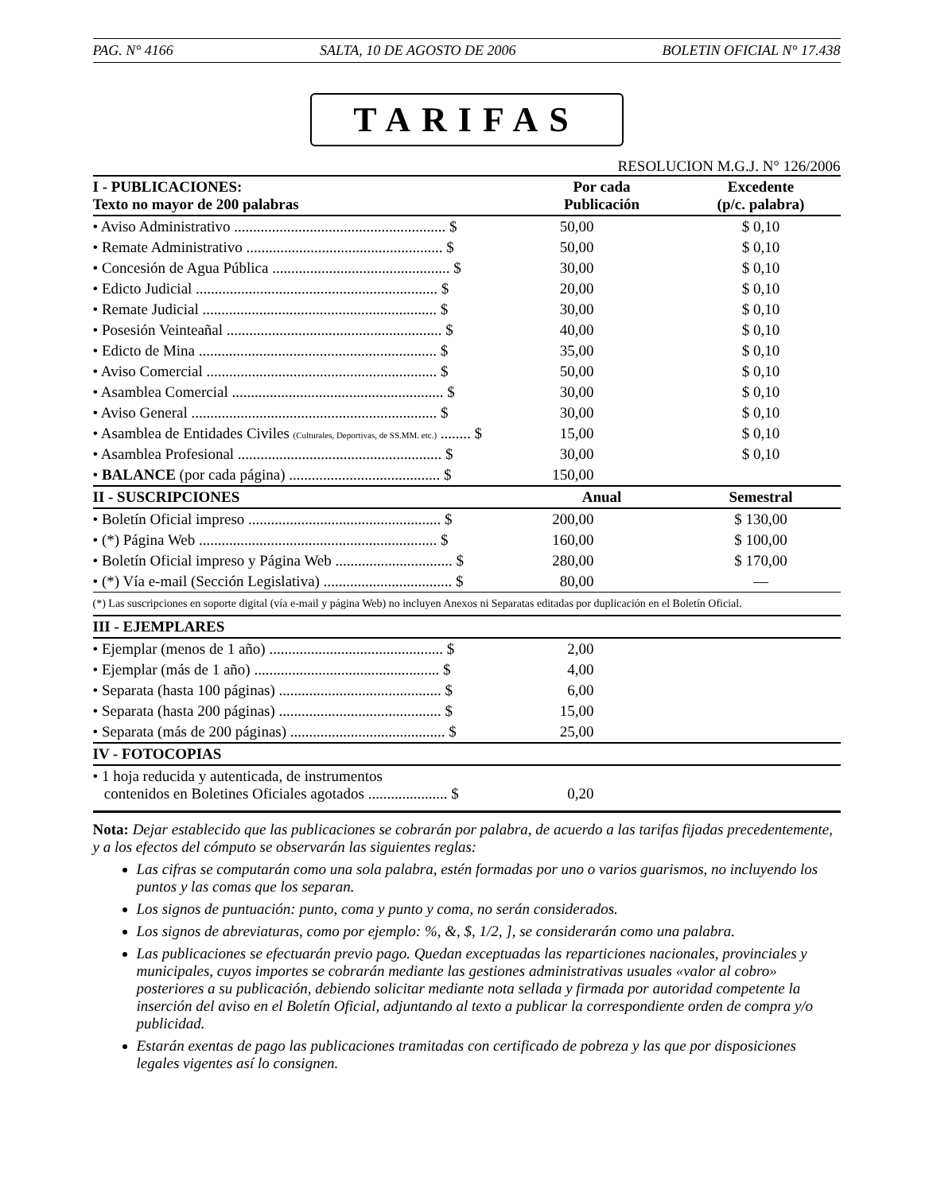PAG. N° 4166 SALTA, 10 DE AGOSTO DE 2006 BOLETIN OFICIAL N° 17.438
TARIFAS
RESOLUCION M.G.J. N° 126/2006
| I - PUBLICACIONES: Texto no mayor de 200 palabras | Por cada Publicación | | Excedente (p/c. palabra) |
| --- | --- | --- | --- |
| • Aviso Administrativo ........................................................ $ | 50,00 | | $ 0,10 |
| • Remate Administrativo .................................................... $ | 50,00 | | $ 0,10 |
| • Concesión de Agua Pública ............................................... $ | 30,00 | | $ 0,10 |
| • Edicto Judicial ................................................................ $ | 20,00 | | $ 0,10 |
| • Remate Judicial .............................................................. $ | 30,00 | | $ 0,10 |
| • Posesión Veinteañal ......................................................... $ | 40,00 | | $ 0,10 |
| • Edicto de Mina ............................................................... $ | 35,00 | | $ 0,10 |
| • Aviso Comercial ............................................................. $ | 50,00 | | $ 0,10 |
| • Asamblea Comercial ........................................................ $ | 30,00 | | $ 0,10 |
| • Aviso General ................................................................. $ | 30,00 | | $ 0,10 |
| • Asamblea de Entidades Civiles (Culturales, Deportivas, de SS.MM. etc.) ........ $ | 15,00 | | $ 0,10 |
| • Asamblea Profesional ...................................................... $ | 30,00 | | $ 0,10 |
| • BALANCE (por cada página) ........................................ $ | 150,00 | | |
| II - SUSCRIPCIONES | Anual | | Semestral |
| • Boletín Oficial impreso ................................................... $ | 200,00 | | $ 130,00 |
| • (*) Página Web ............................................................... $ | 160,00 | | $ 100,00 |
| • Boletín Oficial impreso y Página Web ............................... $ | 280,00 | | $ 170,00 |
| • (*) Vía e-mail (Sección Legislativa) .................................. $ | 80,00 | | — |
| (*) Las suscripciones en soporte digital (vía e-mail y página Web) no incluyen Anexos ni Separatas editadas por duplicación en el Boletín Oficial. | | | |
| III - EJEMPLARES | | | |
| • Ejemplar (menos de 1 año) .............................................. $ | 2,00 | | |
| • Ejemplar (más de 1 año) ................................................. $ | 4,00 | | |
| • Separata (hasta 100 páginas) ........................................... $ | 6,00 | | |
| • Separata (hasta 200 páginas) ........................................... $ | 15,00 | | |
| • Separata (más de 200 páginas) ......................................... $ | 25,00 | | |
| IV - FOTOCOPIAS | | | |
| • 1 hoja reducida y autenticada, de instrumentos contenidos en Boletines Oficiales agotados ..................... $ | 0,20 | | |
Nota: Dejar establecido que las publicaciones se cobrarán por palabra, de acuerdo a las tarifas fijadas precedentemente, y a los efectos del cómputo se observarán las siguientes reglas:
Las cifras se computarán como una sola palabra, estén formadas por uno o varios guarismos, no incluyendo los puntos y las comas que los separan.
Los signos de puntuación: punto, coma y punto y coma, no serán considerados.
Los signos de abreviaturas, como por ejemplo: %, &, $, 1/2, ], se considerarán como una palabra.
Las publicaciones se efectuarán previo pago. Quedan exceptuadas las reparticiones nacionales, provinciales y municipales, cuyos importes se cobrarán mediante las gestiones administrativas usuales «valor al cobro» posteriores a su publicación, debiendo solicitar mediante nota sellada y firmada por autoridad competente la inserción del aviso en el Boletín Oficial, adjuntando al texto a publicar la correspondiente orden de compra y/o publicidad.
Estarán exentas de pago las publicaciones tramitadas con certificado de pobreza y las que por disposiciones legales vigentes así lo consignen.